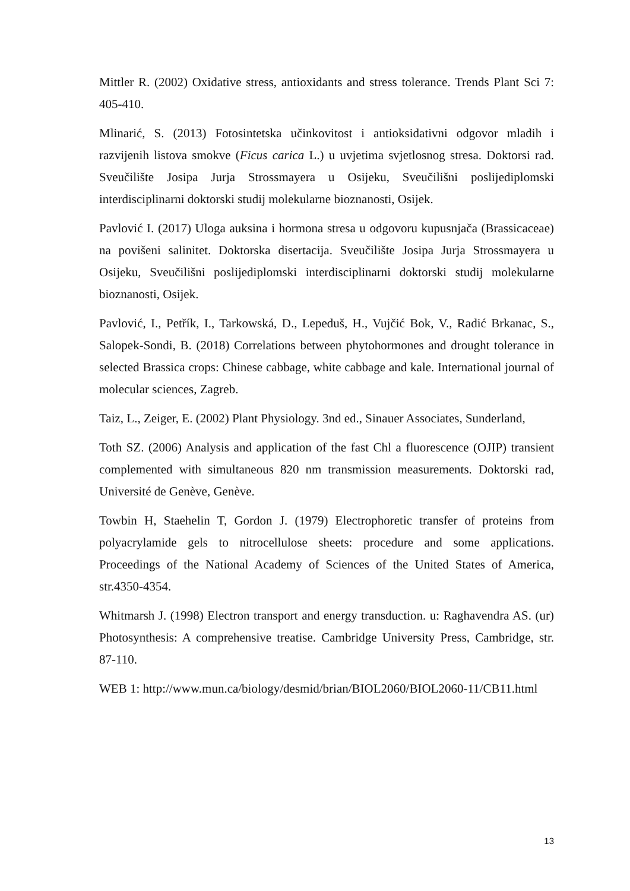Mittler R. (2002) Oxidative stress, antioxidants and stress tolerance. Trends Plant Sci 7: 405-410.
Mlinarić, S. (2013) Fotosintetska učinkovitost i antioksidativni odgovor mladih i razvijenih listova smokve (Ficus carica L.) u uvjetima svjetlosnog stresa. Doktorsi rad. Sveučilište Josipa Jurja Strossmayera u Osijeku, Sveučilišni poslijediplomski interdisciplinarni doktorski studij molekularne bioznanosti, Osijek.
Pavlović I. (2017) Uloga auksina i hormona stresa u odgovoru kupusnjača (Brassicaceae) na povišeni salinitet. Doktorska disertacija. Sveučilište Josipa Jurja Strossmayera u Osijeku, Sveučilišni poslijediplomski interdisciplinarni doktorski studij molekularne bioznanosti, Osijek.
Pavlović, I., Petřík, I., Tarkowská, D., Lepeduš, H., Vujčić Bok, V., Radić Brkanac, S., Salopek-Sondi, B. (2018) Correlations between phytohormones and drought tolerance in selected Brassica crops: Chinese cabbage, white cabbage and kale. International journal of molecular sciences, Zagreb.
Taiz, L., Zeiger, E. (2002) Plant Physiology. 3nd ed., Sinauer Associates, Sunderland,
Toth SZ. (2006) Analysis and application of the fast Chl a fluorescence (OJIP) transient complemented with simultaneous 820 nm transmission measurements. Doktorski rad, Université de Genève, Genève.
Towbin H, Staehelin T, Gordon J. (1979) Electrophoretic transfer of proteins from polyacrylamide gels to nitrocellulose sheets: procedure and some applications. Proceedings of the National Academy of Sciences of the United States of America, str.4350-4354.
Whitmarsh J. (1998) Electron transport and energy transduction. u: Raghavendra AS. (ur) Photosynthesis: A comprehensive treatise. Cambridge University Press, Cambridge, str. 87-110.
WEB 1: http://www.mun.ca/biology/desmid/brian/BIOL2060/BIOL2060-11/CB11.html
13